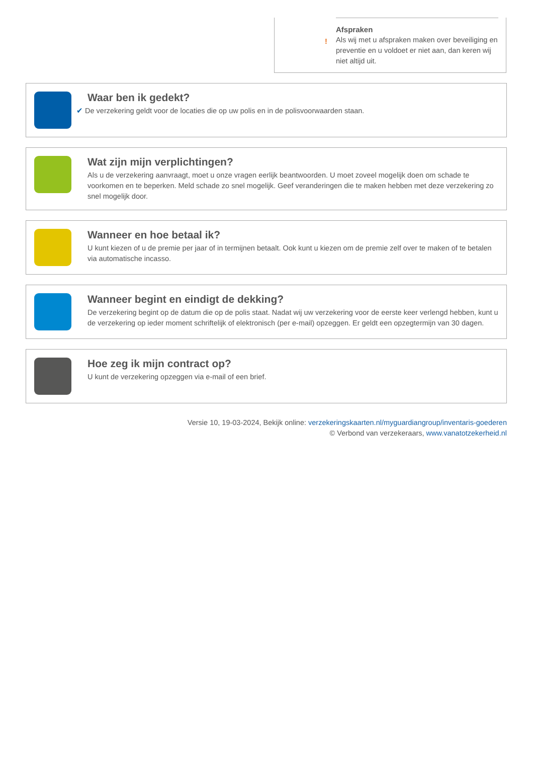Afspraken
!
Als wij met u afspraken maken over beveiliging en preventie en u voldoet er niet aan, dan keren wij niet altijd uit.
Waar ben ik gedekt?
✔ De verzekering geldt voor de locaties die op uw polis en in de polisvoorwaarden staan.
Wat zijn mijn verplichtingen?
Als u de verzekering aanvraagt, moet u onze vragen eerlijk beantwoorden. U moet zoveel mogelijk doen om schade te voorkomen en te beperken. Meld schade zo snel mogelijk. Geef veranderingen die te maken hebben met deze verzekering zo snel mogelijk door.
Wanneer en hoe betaal ik?
U kunt kiezen of u de premie per jaar of in termijnen betaalt. Ook kunt u kiezen om de premie zelf over te maken of te betalen via automatische incasso.
Wanneer begint en eindigt de dekking?
De verzekering begint op de datum die op de polis staat. Nadat wij uw verzekering voor de eerste keer verlengd hebben, kunt u de verzekering op ieder moment schriftelijk of elektronisch (per e-mail) opzeggen. Er geldt een opzegtermijn van 30 dagen.
Hoe zeg ik mijn contract op?
U kunt de verzekering opzeggen via e-mail of een brief.
Versie 10, 19-03-2024, Bekijk online: verzekeringskaarten.nl/myguardiangroup/inventaris-goederen
© Verbond van verzekeraars, www.vanatotzekerheid.nl